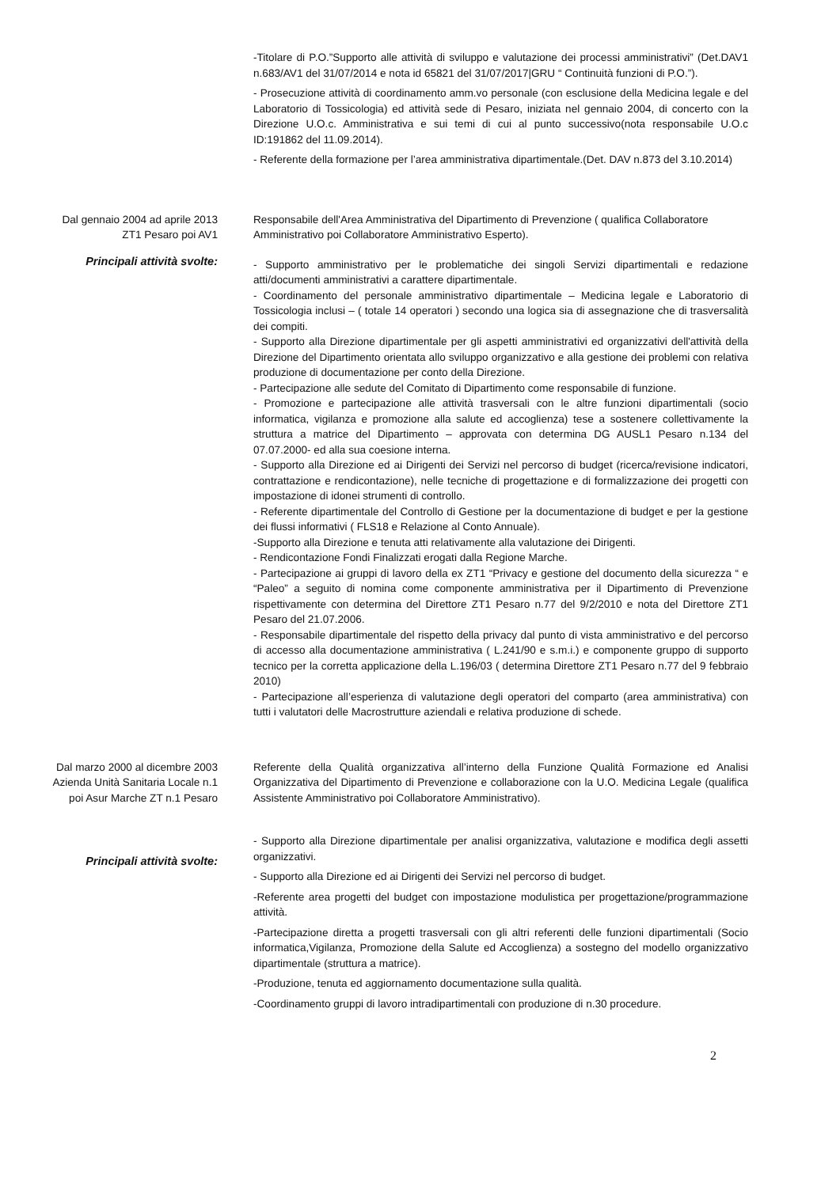-Titolare di P.O.”Supporto alle attività di sviluppo e valutazione dei processi amministrativi” (Det.DAV1 n.683/AV1 del 31/07/2014 e nota id 65821 del 31/07/2017|GRU “ Continuità funzioni di P.O.”).
- Prosecuzione attività di coordinamento amm.vo personale (con esclusione della Medicina legale e del Laboratorio di Tossicologia) ed attività sede di Pesaro, iniziata nel gennaio 2004, di concerto con la Direzione U.O.c. Amministrativa e sui temi di cui al punto successivo(nota responsabile U.O.c ID:191862 del 11.09.2014).
- Referente della formazione per l’area amministrativa dipartimentale.(Det. DAV n.873 del 3.10.2014)
Dal gennaio 2004 ad aprile 2013
ZT1 Pesaro poi AV1
Responsabile dell'Area Amministrativa del Dipartimento di Prevenzione ( qualifica Collaboratore Amministrativo poi Collaboratore Amministrativo Esperto).
Principali attività svolte:
- Supporto amministrativo per le problematiche dei singoli Servizi dipartimentali e redazione atti/documenti amministrativi a carattere dipartimentale.
- Coordinamento del personale amministrativo dipartimentale – Medicina legale e Laboratorio di Tossicologia inclusi – ( totale 14 operatori ) secondo una logica sia di assegnazione che di trasversalità dei compiti.
- Supporto alla Direzione dipartimentale per gli aspetti amministrativi ed organizzativi dell'attività della Direzione del Dipartimento orientata allo sviluppo organizzativo e alla gestione dei problemi con relativa produzione di documentazione per conto della Direzione.
- Partecipazione alle sedute del Comitato di Dipartimento come responsabile di funzione.
- Promozione e partecipazione alle attività trasversali con le altre funzioni dipartimentali (socio informatica, vigilanza e promozione alla salute ed accoglienza) tese a sostenere collettivamente la struttura a matrice del Dipartimento – approvata con determina DG AUSL1 Pesaro n.134 del 07.07.2000- ed alla sua coesione interna.
- Supporto alla Direzione ed ai Dirigenti dei Servizi nel percorso di budget (ricerca/revisione indicatori, contrattazione e rendicontazione), nelle tecniche di progettazione e di formalizzazione dei progetti con impostazione di idonei strumenti di controllo.
- Referente dipartimentale del Controllo di Gestione per la documentazione di budget e per la gestione dei flussi informativi ( FLS18 e Relazione al Conto Annuale).
-Supporto alla Direzione e tenuta atti relativamente alla valutazione dei Dirigenti.
- Rendicontazione Fondi Finalizzati erogati dalla Regione Marche.
- Partecipazione ai gruppi di lavoro della ex ZT1 “Privacy e gestione del documento della sicurezza “ e “Paleo” a seguito di nomina come componente amministrativa per il Dipartimento di Prevenzione rispettivamente con determina del Direttore ZT1 Pesaro n.77 del 9/2/2010 e nota del Direttore ZT1 Pesaro del 21.07.2006.
- Responsabile dipartimentale del rispetto della privacy dal punto di vista amministrativo e del percorso di accesso alla documentazione amministrativa ( L.241/90 e s.m.i.) e componente gruppo di supporto tecnico per la corretta applicazione della L.196/03 ( determina Direttore ZT1 Pesaro n.77 del 9 febbraio 2010)
- Partecipazione all’esperienza di valutazione degli operatori del comparto (area amministrativa) con tutti i valutatori delle Macrostrutture aziendali e relativa produzione di schede.
Dal marzo 2000 al dicembre 2003
Azienda Unità Sanitaria Locale n.1
poi Asur Marche ZT n.1 Pesaro
Referente della Qualità organizzativa all’interno della Funzione Qualità Formazione ed Analisi Organizzativa del Dipartimento di Prevenzione e collaborazione con la U.O. Medicina Legale (qualifica Assistente Amministrativo poi Collaboratore Amministrativo).
Principali attività svolte:
- Supporto alla Direzione dipartimentale per analisi organizzativa, valutazione e modifica degli assetti organizzativi.
- Supporto alla Direzione ed ai Dirigenti dei Servizi nel percorso di budget.
-Referente area progetti del budget con impostazione modulistica per progettazione/programmazione attività.
-Partecipazione diretta a progetti trasversali con gli altri referenti delle funzioni dipartimentali (Socio informatica,Vigilanza, Promozione della Salute ed Accoglienza) a sostegno del modello organizzativo dipartimentale (struttura a matrice).
-Produzione, tenuta ed aggiornamento documentazione sulla qualità.
-Coordinamento gruppi di lavoro intradipartimentali con produzione di n.30 procedure.
2